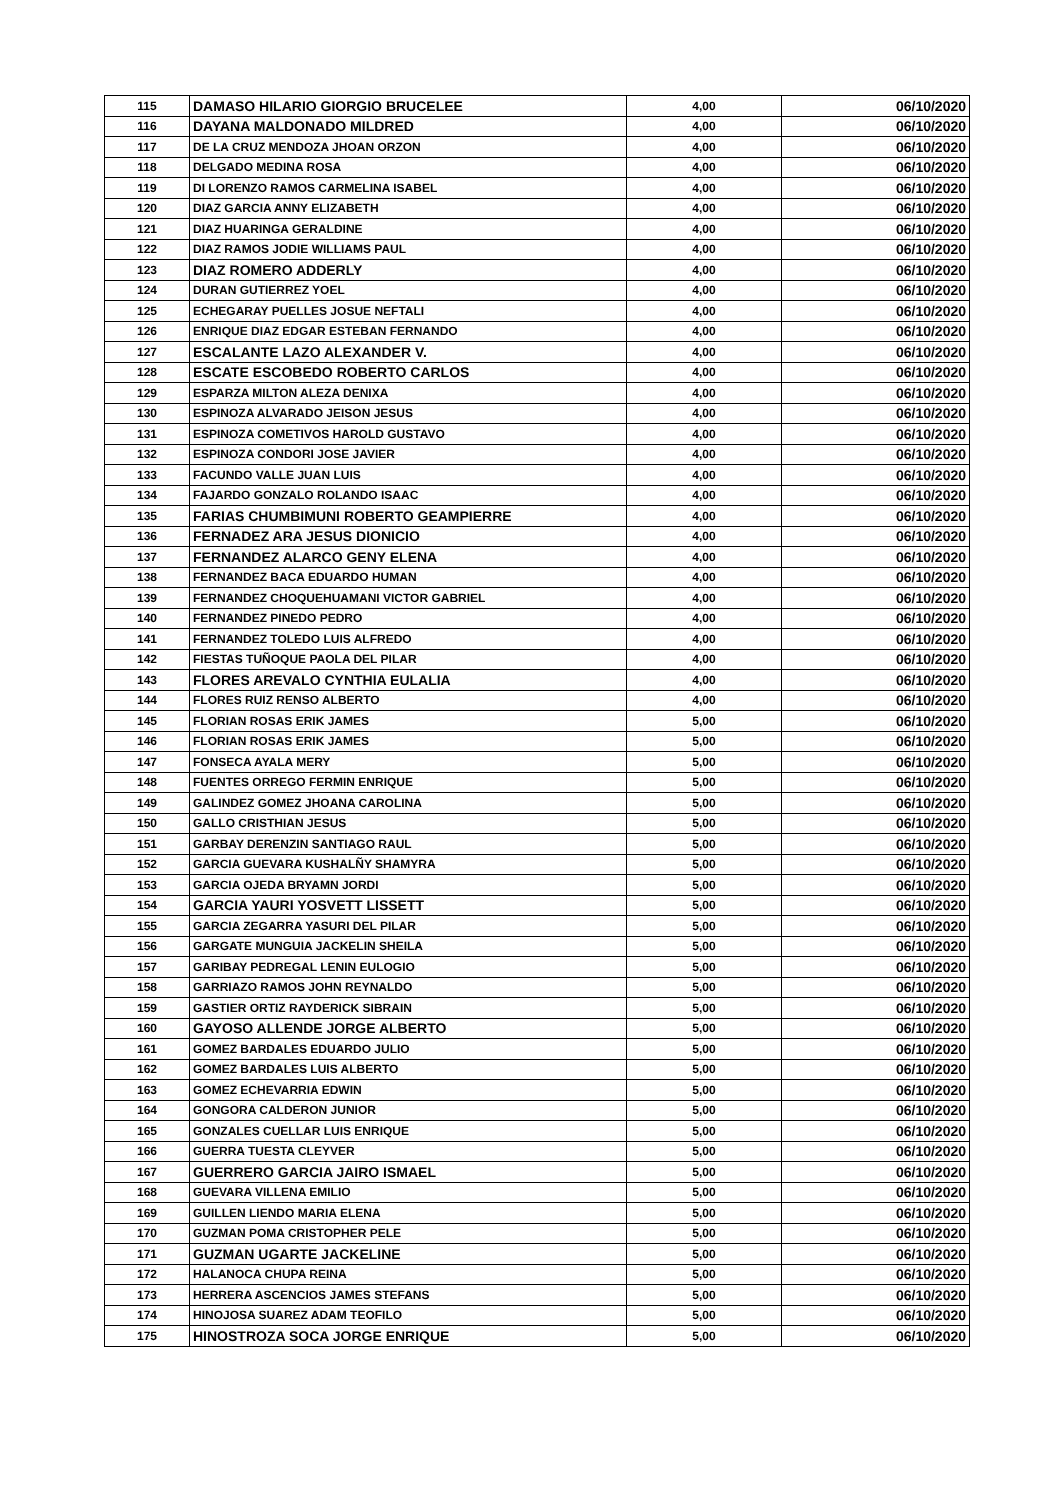| 115 | DAMASO HILARIO GIORGIO BRUCELEE | 4,00 | 06/10/2020 |
| 116 | DAYANA MALDONADO MILDRED | 4,00 | 06/10/2020 |
| 117 | DE LA CRUZ MENDOZA JHOAN ORZON | 4,00 | 06/10/2020 |
| 118 | DELGADO MEDINA ROSA | 4,00 | 06/10/2020 |
| 119 | DI LORENZO RAMOS CARMELINA ISABEL | 4,00 | 06/10/2020 |
| 120 | DIAZ GARCIA ANNY ELIZABETH | 4,00 | 06/10/2020 |
| 121 | DIAZ HUARINGA GERALDINE | 4,00 | 06/10/2020 |
| 122 | DIAZ RAMOS JODIE WILLIAMS PAUL | 4,00 | 06/10/2020 |
| 123 | DIAZ ROMERO ADDERLY | 4,00 | 06/10/2020 |
| 124 | DURAN GUTIERREZ YOEL | 4,00 | 06/10/2020 |
| 125 | ECHEGARAY PUELLES JOSUE NEFTALI | 4,00 | 06/10/2020 |
| 126 | ENRIQUE DIAZ EDGAR ESTEBAN FERNANDO | 4,00 | 06/10/2020 |
| 127 | ESCALANTE LAZO ALEXANDER V. | 4,00 | 06/10/2020 |
| 128 | ESCATE ESCOBEDO ROBERTO CARLOS | 4,00 | 06/10/2020 |
| 129 | ESPARZA MILTON ALEZA DENIXA | 4,00 | 06/10/2020 |
| 130 | ESPINOZA ALVARADO JEISON JESUS | 4,00 | 06/10/2020 |
| 131 | ESPINOZA COMETIVOS HAROLD GUSTAVO | 4,00 | 06/10/2020 |
| 132 | ESPINOZA CONDORI JOSE JAVIER | 4,00 | 06/10/2020 |
| 133 | FACUNDO VALLE JUAN LUIS | 4,00 | 06/10/2020 |
| 134 | FAJARDO GONZALO ROLANDO ISAAC | 4,00 | 06/10/2020 |
| 135 | FARIAS CHUMBIMUNI ROBERTO GEAMPIERRE | 4,00 | 06/10/2020 |
| 136 | FERNADEZ ARA JESUS DIONICIO | 4,00 | 06/10/2020 |
| 137 | FERNANDEZ ALARCO GENY ELENA | 4,00 | 06/10/2020 |
| 138 | FERNANDEZ BACA EDUARDO HUMAN | 4,00 | 06/10/2020 |
| 139 | FERNANDEZ CHOQUEHUAMANI VICTOR GABRIEL | 4,00 | 06/10/2020 |
| 140 | FERNANDEZ PINEDO PEDRO | 4,00 | 06/10/2020 |
| 141 | FERNANDEZ TOLEDO LUIS ALFREDO | 4,00 | 06/10/2020 |
| 142 | FIESTAS TUÑOQUE PAOLA DEL PILAR | 4,00 | 06/10/2020 |
| 143 | FLORES AREVALO CYNTHIA EULALIA | 4,00 | 06/10/2020 |
| 144 | FLORES RUIZ RENSO ALBERTO | 4,00 | 06/10/2020 |
| 145 | FLORIAN ROSAS ERIK JAMES | 5,00 | 06/10/2020 |
| 146 | FLORIAN ROSAS ERIK JAMES | 5,00 | 06/10/2020 |
| 147 | FONSECA AYALA MERY | 5,00 | 06/10/2020 |
| 148 | FUENTES ORREGO FERMIN ENRIQUE | 5,00 | 06/10/2020 |
| 149 | GALINDEZ GOMEZ JHOANA CAROLINA | 5,00 | 06/10/2020 |
| 150 | GALLO CRISTHIAN JESUS | 5,00 | 06/10/2020 |
| 151 | GARBAY DERENZIN SANTIAGO RAUL | 5,00 | 06/10/2020 |
| 152 | GARCIA GUEVARA KUSHALÑY SHAMYRA | 5,00 | 06/10/2020 |
| 153 | GARCIA OJEDA BRYAMN JORDI | 5,00 | 06/10/2020 |
| 154 | GARCIA YAURI YOSVETT LISSETT | 5,00 | 06/10/2020 |
| 155 | GARCIA ZEGARRA YASURI DEL PILAR | 5,00 | 06/10/2020 |
| 156 | GARGATE MUNGUIA JACKELIN SHEILA | 5,00 | 06/10/2020 |
| 157 | GARIBAY PEDREGAL LENIN EULOGIO | 5,00 | 06/10/2020 |
| 158 | GARRIAZO RAMOS JOHN REYNALDO | 5,00 | 06/10/2020 |
| 159 | GASTIER ORTIZ RAYDERICK SIBRAIN | 5,00 | 06/10/2020 |
| 160 | GAYOSO ALLENDE JORGE ALBERTO | 5,00 | 06/10/2020 |
| 161 | GOMEZ BARDALES EDUARDO JULIO | 5,00 | 06/10/2020 |
| 162 | GOMEZ BARDALES LUIS ALBERTO | 5,00 | 06/10/2020 |
| 163 | GOMEZ ECHEVARRIA EDWIN | 5,00 | 06/10/2020 |
| 164 | GONGORA CALDERON JUNIOR | 5,00 | 06/10/2020 |
| 165 | GONZALES CUELLAR LUIS ENRIQUE | 5,00 | 06/10/2020 |
| 166 | GUERRA TUESTA CLEYVER | 5,00 | 06/10/2020 |
| 167 | GUERRERO GARCIA JAIRO ISMAEL | 5,00 | 06/10/2020 |
| 168 | GUEVARA VILLENA EMILIO | 5,00 | 06/10/2020 |
| 169 | GUILLEN LIENDO MARIA ELENA | 5,00 | 06/10/2020 |
| 170 | GUZMAN POMA CRISTOPHER PELE | 5,00 | 06/10/2020 |
| 171 | GUZMAN UGARTE JACKELINE | 5,00 | 06/10/2020 |
| 172 | HALANOCA CHUPA REINA | 5,00 | 06/10/2020 |
| 173 | HERRERA ASCENCIOS JAMES STEFANS | 5,00 | 06/10/2020 |
| 174 | HINOJOSA SUAREZ ADAM TEOFILO | 5,00 | 06/10/2020 |
| 175 | HINOSTROZA SOCA JORGE ENRIQUE | 5,00 | 06/10/2020 |